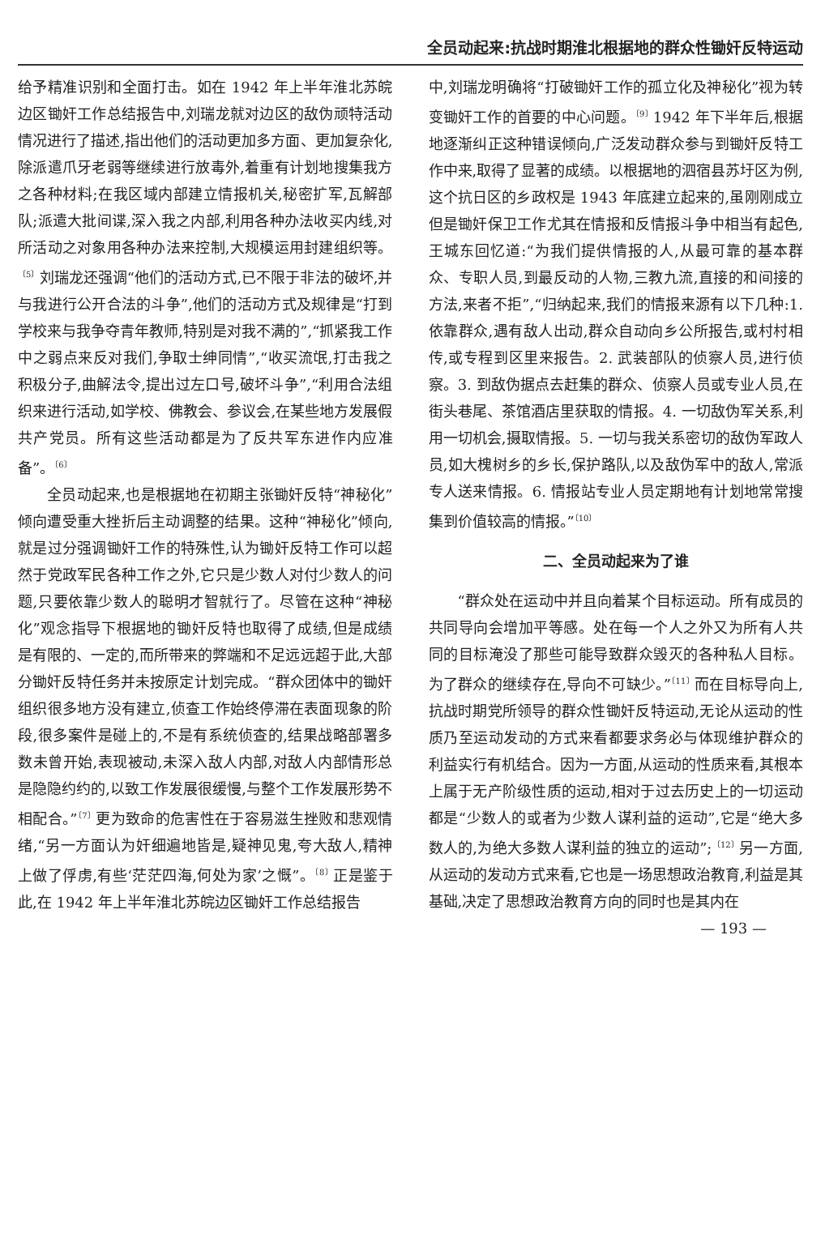全员动起来:抗战时期淮北根据地的群众性锄奸反特运动
给予精准识别和全面打击。如在 1942 年上半年淮北苏皖边区锄奸工作总结报告中,刘瑞龙就对边区的敌伪顽特活动情况进行了描述,指出他们的活动更加多方面、更加复杂化,除派遣爪牙老弱等继续进行放毒外,着重有计划地搜集我方之各种材料;在我区域内部建立情报机关,秘密扩军,瓦解部队;派遣大批间谍,深入我之内部,利用各种办法收买内线,对所活动之对象用各种办法来控制,大规模运用封建组织等。<sup>〔5〕</sup>刘瑞龙还强调“他们的活动方式,已不限于非法的破坏,并与我进行公开合法的斗争”,他们的活动方式及规律是“打到学校来与我争夺青年教师,特别是对我不满的”,“抓紧我工作中之弱点来反对我们,争取士绅同情”,“收买流氓,打击我之积极分子,曲解法令,提出过左口号,破坏斗争”,“利用合法组织来进行活动,如学校、佛教会、参议会,在某些地方发展假共产党员。所有这些活动都是为了反共军东进作内应准备”。<sup>〔6〕</sup>
全员动起来,也是根据地在初期主张锄奸反特“神秘化”倾向遭受重大挫折后主动调整的结果。这种“神秘化”倾向,就是过分强调锄奸工作的特殊性,认为锄奸反特工作可以超然于党政军民各种工作之外,它只是少数人对付少数人的问题,只要依靠少数人的聪明才智就行了。尽管在这种“神秘化”观念指导下根据地的锄奸反特也取得了成绩,但是成绩是有限的、一定的,而所带来的弊端和不足远远超于此,大部分锄奸反特任务并未按原定计划完成。“群众团体中的锄奸组织很多地方没有建立,侦查工作始终停滞在表面现象的阶段,很多案件是碰上的,不是有系统侦查的,结果战略部署多数未曾开始,表现被动,未深入敌人内部,对敌人内部情形总是隐隐约约的,以致工作发展很缓慢,与整个工作发展形势不相配合。”<sup>〔7〕</sup>更为致命的危害性在于容易滋生挫败和悲观情绪,“另一方面认为奸细遍地皆是,疑神见鬼,夸大敌人,精神上做了俘虏,有些‘茫茫四海,何处为家’之慨”。<sup>〔8〕</sup>正是鉴于此,在 1942 年上半年淮北苏皖边区锄奸工作总结报告
中,刘瑞龙明确将“打破锄奸工作的孤立化及神秘化”视为转变锄奸工作的首要的中心问题。<sup>〔9〕</sup>1942 年下半年后,根据地逐渐纠正这种错误倾向,广泛发动群众参与到锄奸反特工作中来,取得了显著的成绩。以根据地的泗宿县苏圩区为例,这个抗日区的乡政权是 1943 年底建立起来的,虽刚刚成立但是锄奸保卫工作尤其在情报和反情报斗争中相当有起色,王城东回忆道:“为我们提供情报的人,从最可靠的基本群众、专职人员,到最反动的人物,三教九流,直接的和间接的方法,来者不拒”,“归纳起来,我们的情报来源有以下几种:1. 依靠群众,遇有敌人出动,群众自动向乡公所报告,或村村相传,或专程到区里来报告。2. 武装部队的侦察人员,进行侦察。3. 到敌伪据点去赶集的群众、侦察人员或专业人员,在街头巷尾、茶馆酒店里获取的情报。4. 一切敌伪军关系,利用一切机会,摄取情报。5. 一切与我关系密切的敌伪军政人员,如大槐树乡的乡长,保护路队,以及敌伪军中的敌人,常派专人送来情报。6. 情报站专业人员定期地有计划地常常搜集到价值较高的情报。”<sup>〔10〕</sup>
二、全员动起来为了谁
“群众处在运动中并且向着某个目标运动。所有成员的共同导向会增加平等感。处在每一个人之外又为所有人共同的目标淹没了那些可能导致群众毁灭的各种私人目标。为了群众的继续存在,导向不可缺少。”<sup>〔11〕</sup>而在目标导向上,抗战时期党所领导的群众性锄奸反特运动,无论从运动的性质乃至运动发动的方式来看都要求务必与体现维护群众的利益实行有机结合。因为一方面,从运动的性质来看,其根本上属于无产阶级性质的运动,相对于过去历史上的一切运动都是“少数人的或者为少数人谋利益的运动”,它是“绝大多数人的,为绝大多数人谋利益的独立的运动”;<sup>〔12〕</sup>另一方面,从运动的发动方式来看,它也是一场思想政治教育,利益是其基础,决定了思想政治教育方向的同时也是其内在
— 193 —